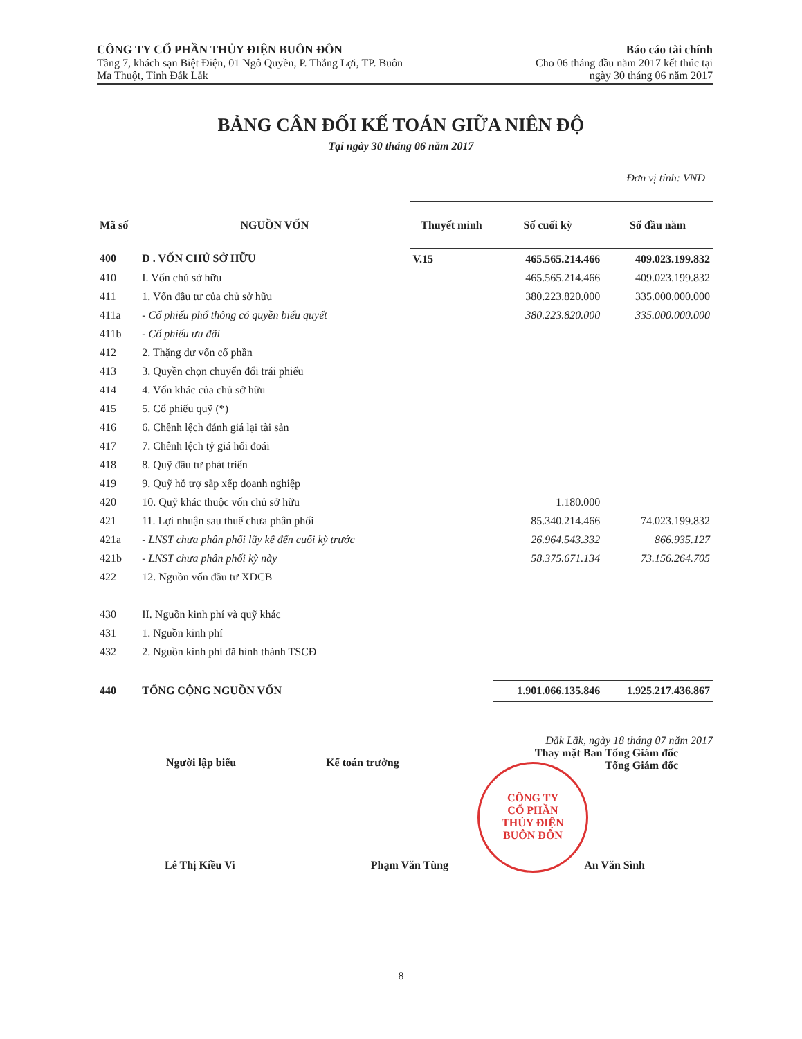CÔNG TY CỔ PHẦN THỦY ĐIỆN BUÔN ĐÔN
Tầng 7, khách sạn Biệt Điện, 01 Ngô Quyền, P. Thắng Lợi, TP. Buôn
Ma Thuột, Tỉnh Đắk Lắk
Báo cáo tài chính
Cho 06 tháng đầu năm 2017 kết thúc tại
ngày 30 tháng 06 năm 2017
BẢNG CÂN ĐỐI KẾ TOÁN GIỮA NIÊN ĐỘ
Tại ngày 30 tháng 06 năm 2017
Đơn vị tính: VND
| Mã số | NGUỒN VỐN | Thuyết minh | Số cuối kỳ | Số đầu năm |
| --- | --- | --- | --- | --- |
| 400 | D . VỐN CHỦ SỞ HỮU | V.15 | 465.565.214.466 | 409.023.199.832 |
| 410 | I. Vốn chủ sở hữu | | 465.565.214.466 | 409.023.199.832 |
| 411 | 1. Vốn đầu tư của chủ sở hữu | | 380.223.820.000 | 335.000.000.000 |
| 411a | - Cổ phiếu phổ thông có quyền biểu quyết | | 380.223.820.000 | 335.000.000.000 |
| 411b | - Cổ phiếu ưu đãi | | | |
| 412 | 2. Thặng dư vốn cổ phần | | | |
| 413 | 3. Quyền chọn chuyển đổi trái phiếu | | | |
| 414 | 4. Vốn khác của chủ sở hữu | | | |
| 415 | 5. Cổ phiếu quỹ (*) | | | |
| 416 | 6. Chênh lệch đánh giá lại tài sản | | | |
| 417 | 7. Chênh lệch tỷ giá hối đoái | | | |
| 418 | 8. Quỹ đầu tư phát triển | | | |
| 419 | 9. Quỹ hỗ trợ sắp xếp doanh nghiệp | | | |
| 420 | 10. Quỹ khác thuộc vốn chủ sở hữu | | 1.180.000 | |
| 421 | 11. Lợi nhuận sau thuế chưa phân phối | | 85.340.214.466 | 74.023.199.832 |
| 421a | - LNST chưa phân phối lũy kế đến cuối kỳ trước | | 26.964.543.332 | 866.935.127 |
| 421b | - LNST chưa phân phối kỳ này | | 58.375.671.134 | 73.156.264.705 |
| 422 | 12. Nguồn vốn đầu tư XDCB | | | |
| 430 | II. Nguồn kinh phí và quỹ khác | | | |
| 431 | 1. Nguồn kinh phí | | | |
| 432 | 2. Nguồn kinh phí đã hình thành TSCĐ | | | |
| 440 | TỔNG CỘNG NGUỒN VỐN | | 1.901.066.135.846 | 1.925.217.436.867 |
Đắk Lắk, ngày 18 tháng 07 năm 2017
Thay mặt Ban Tổng Giám đốc
Tổng Giám đốc
Người lập biểu Kế toán trưởng
Lê Thị Kiều Vi Phạm Văn Tùng An Văn Sình
CÔNG TY
CỔ PHẦN
THỦY ĐIỆN
BUÔN ĐÔN
8